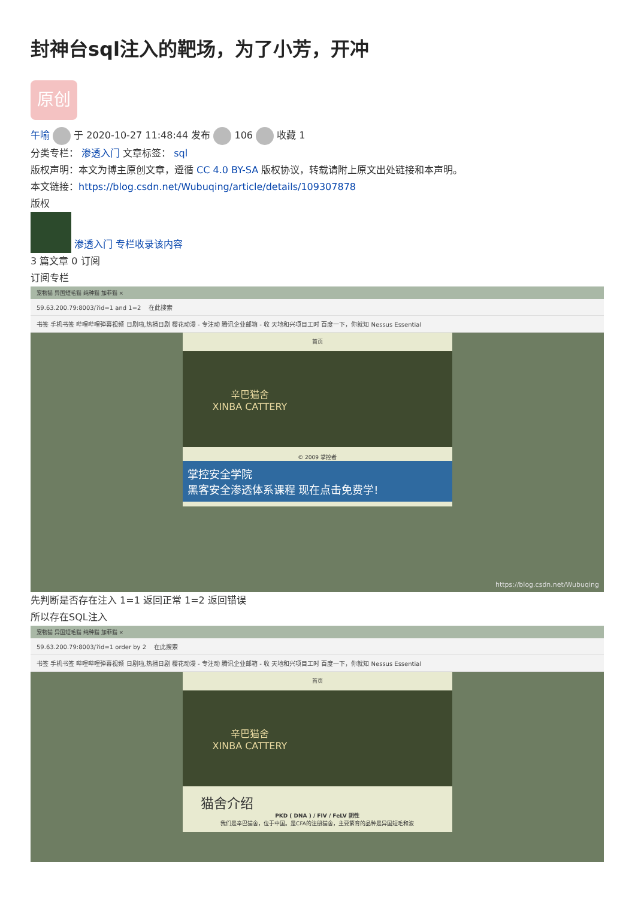封神台sql注入的靶场，为了小芳，开冲
原创
午喻 于 2020-10-27 11:48:44 发布 106 收藏 1
分类专栏： 渗透入门 文章标签： sql
版权声明：本文为博主原创文章，遵循 CC 4.0 BY-SA 版权协议，转载请附上原文出处链接和本声明。
本文链接：https://blog.csdn.net/Wubuqing/article/details/109307878
版权
渗透入门 专栏收录该内容
3 篇文章 0 订阅
订阅专栏
宠物猫 异国短毛猫 纯种猫 加菲猫 ×
59.63.200.79:8003/?id=1 and 1=2 在此搜索
书签 手机书签 哔哩哔哩弹幕视频 日剧啦,热播日剧 樱花动漫 - 专注动 腾讯企业邮箱 - 收 天地和兴项目工时 百度一下，你就知 Nessus Essential
首页
辛巴猫舍
XINBA CATTERY
© 2009 掌控者
掌控安全学院
黑客安全渗透体系课程 现在点击免费学!
https://blog.csdn.net/Wubuqing
先判断是否存在注入 1=1 返回正常 1=2 返回错误
所以存在SQL注入
宠物猫 异国短毛猫 纯种猫 加菲猫 ×
59.63.200.79:8003/?id=1 order by 2 在此搜索
书签 手机书签 哔哩哔哩弹幕视频 日剧啦,热播日剧 樱花动漫 - 专注动 腾讯企业邮箱 - 收 天地和兴项目工时 百度一下，你就知 Nessus Essential
首页
辛巴猫舍
XINBA CATTERY
猫舍介绍
PKD ( DNA ) / FIV / FeLV 阴性
我们是辛巴猫舍，位于中国。是CFA的注册猫舍，主要繁育的品种是异国短毛和波